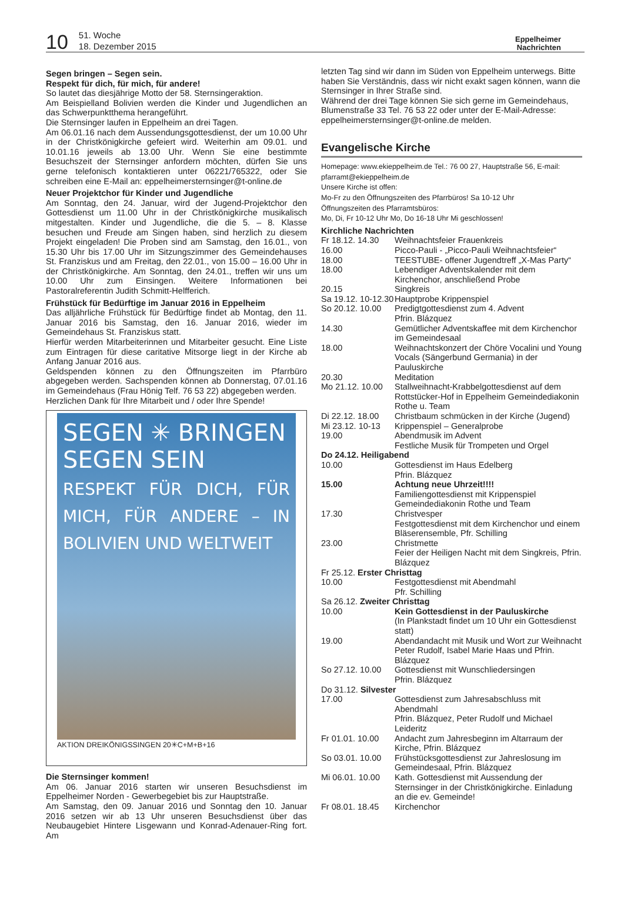10
51. Woche
18. Dezember 2015
Eppelheimer
Nachrichten
Segen bringen – Segen sein.
Respekt für dich, für mich, für andere!
So lautet das diesjährige Motto der 58. Sternsingeraktion.
Am Beispielland Bolivien werden die Kinder und Jugendlichen an das Schwerpunktthema herangeführt.
Die Sternsinger laufen in Eppelheim an drei Tagen.
Am 06.01.16 nach dem Aussendungsgottesdienst, der um 10.00 Uhr in der Christkönigkirche gefeiert wird. Weiterhin am 09.01. und 10.01.16 jeweils ab 13.00 Uhr. Wenn Sie eine bestimmte Besuchszeit der Sternsinger anfordern möchten, dürfen Sie uns gerne telefonisch kontaktieren unter 06221/765322, oder Sie schreiben eine E-Mail an: eppelheimersternsinger@t-online.de
Neuer Projektchor für Kinder und Jugendliche
Am Sonntag, den 24. Januar, wird der Jugend-Projektchor den Gottesdienst um 11.00 Uhr in der Christkönigkirche musikalisch mitgestalten. Kinder und Jugendliche, die die 5. – 8. Klasse besuchen und Freude am Singen haben, sind herzlich zu diesem Projekt eingeladen! Die Proben sind am Samstag, den 16.01., von 15.30 Uhr bis 17.00 Uhr im Sitzungszimmer des Gemeindehauses St. Franziskus und am Freitag, den 22.01., von 15.00 – 16.00 Uhr in der Christkönigkirche. Am Sonntag, den 24.01., treffen wir uns um 10.00 Uhr zum Einsingen. Weitere Informationen bei Pastoralreferentin Judith Schmitt-Helfferich.
Frühstück für Bedürftige im Januar 2016 in Eppelheim
Das alljährliche Frühstück für Bedürftige findet ab Montag, den 11. Januar 2016 bis Samstag, den 16. Januar 2016, wieder im Gemeindehaus St. Franziskus statt.
Hierfür werden Mitarbeiterinnen und Mitarbeiter gesucht. Eine Liste zum Eintragen für diese caritative Mitsorge liegt in der Kirche ab Anfang Januar 2016 aus.
Geldspenden können zu den Öffnungszeiten im Pfarrbüro abgegeben werden. Sachspenden können ab Donnerstag, 07.01.16 im Gemeindehaus (Frau Hönig Telf. 76 53 22) abgegeben werden.
Herzlichen Dank für Ihre Mitarbeit und / oder Ihre Spende!
SEGEN ✳ BRINGEN
SEGEN SEIN
RESPEKT FÜR DICH, FÜR MICH, FÜR ANDERE – IN BOLIVIEN UND WELTWEIT
AKTION DREIKÖNIGSSINGEN 20✳C+M+B+16
Die Sternsinger kommen!
Am 06. Januar 2016 starten wir unseren Besuchsdienst im Eppelheimer Norden - Gewerbegebiet bis zur Hauptstraße.
Am Samstag, den 09. Januar 2016 und Sonntag den 10. Januar 2016 setzen wir ab 13 Uhr unseren Besuchsdienst über das Neubaugebiet Hintere Lisgewann und Konrad-Adenauer-Ring fort. Am
letzten Tag sind wir dann im Süden von Eppelheim unterwegs. Bitte haben Sie Verständnis, dass wir nicht exakt sagen können, wann die Sternsinger in Ihrer Straße sind.
Während der drei Tage können Sie sich gerne im Gemeindehaus, Blumenstraße 33 Tel. 76 53 22 oder unter der E-Mail-Adresse: eppelheimersternsinger@t-online.de melden.
Evangelische Kirche
Homepage: www.ekieppelheim.de Tel.: 76 00 27, Hauptstraße 56, E-mail: pfarramt@ekieppelheim.de
Unsere Kirche ist offen:
Mo-Fr zu den Öffnungszeiten des Pfarrbüros! Sa 10-12 Uhr
Öffnungszeiten des Pfarramtsbüros:
Mo, Di, Fr 10-12 Uhr Mo, Do 16-18 Uhr Mi geschlossen!
Kirchliche Nachrichten
Fr 18.12. 14.30 Weihnachtsfeier Frauenkreis
16.00 Picco-Pauli - „Picco-Pauli Weihnachtsfeier“
18.00 TEESTUBE- offener Jugendtreff „X-Mas Party“
18.00 Lebendiger Adventskalender mit dem Kirchenchor, anschließend Probe
20.15 Singkreis
Sa 19.12. 10-12.30 Hauptprobe Krippenspiel
So 20.12. 10.00 Predigtgottesdienst zum 4. Advent
Pfrin. Blázquez
14.30 Gemütlicher Adventskaffee mit dem Kirchenchor im Gemeindesaal
18.00 Weihnachtskonzert der Chöre Vocalini und Young Vocals (Sängerbund Germania) in der Pauluskirche
20.30 Meditation
Mo 21.12. 10.00 Stallweihnacht-Krabbelgottesdienst auf dem Rottstücker-Hof in Eppelheim Gemeindediakonin Rothe u. Team
Di 22.12. 18.00 Christbaum schmücken in der Kirche (Jugend)
Mi 23.12. 10-13 Krippenspiel – Generalprobe
19.00 Abendmusik im Advent
Festliche Musik für Trompeten und Orgel
Do 24.12. Heiligabend
10.00 Gottesdienst im Haus Edelberg
Pfrin. Blázquez
15.00 Achtung neue Uhrzeit!!!!
Familiengottesdienst mit Krippenspiel Gemeindediakonin Rothe und Team
17.30 Christvesper
Festgottesdienst mit dem Kirchenchor und einem Bläserensemble, Pfr. Schilling
23.00 Christmette
Feier der Heiligen Nacht mit dem Singkreis, Pfrin. Blázquez
Fr 25.12. Erster Christtag
10.00 Festgottesdienst mit Abendmahl
Pfr. Schilling
Sa 26.12. Zweiter Christtag
10.00 Kein Gottesdienst in der Pauluskirche
(In Plankstadt findet um 10 Uhr ein Gottesdienst statt)
19.00 Abendandacht mit Musik und Wort zur Weihnacht
Peter Rudolf, Isabel Marie Haas und Pfrin. Blázquez
So 27.12. 10.00 Gottesdienst mit Wunschliedersingen
Pfrin. Blázquez
Do 31.12. Silvester
17.00 Gottesdienst zum Jahresabschluss mit Abendmahl
Pfrin. Blázquez, Peter Rudolf und Michael Leideritz
Fr 01.01. 10.00 Andacht zum Jahresbeginn im Altarraum der Kirche, Pfrin. Blázquez
So 03.01. 10.00 Frühstücksgottesdienst zur Jahreslosung im Gemeindesaal, Pfrin. Blázquez
Mi 06.01. 10.00 Kath. Gottesdienst mit Aussendung der Sternsinger in der Christkönigkirche. Einladung an die ev. Gemeinde!
Fr 08.01. 18.45 Kirchenchor